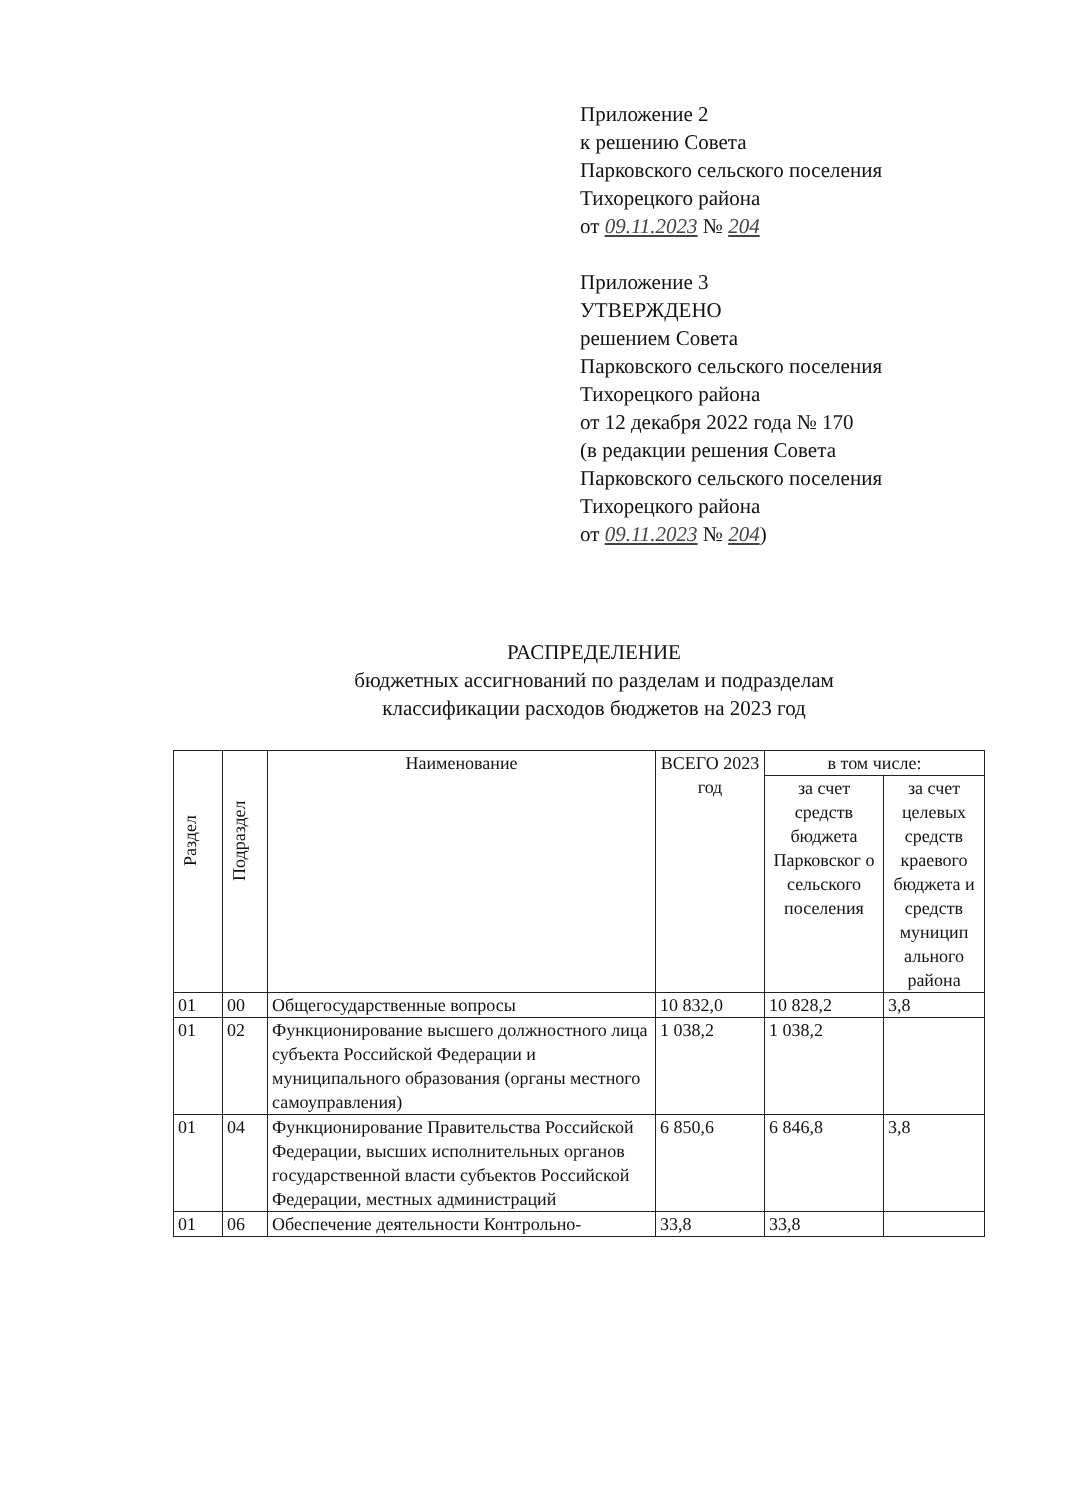Приложение 2
к решению Совета
Парковского сельского поселения
Тихорецкого района
от 09.11.2023 № 204
Приложение 3
УТВЕРЖДЕНО
решением Совета
Парковского сельского поселения
Тихорецкого района
от 12 декабря 2022 года № 170
(в редакции решения Совета
Парковского сельского поселения
Тихорецкого района
от 09.11.2023 № 204)
РАСПРЕДЕЛЕНИЕ
бюджетных ассигнований по разделам и подразделам
классификации расходов бюджетов на 2023 год
| Раздел | Подраздел | Наименование | ВСЕГО 2023 год | в том числе: | |
| --- | --- | --- | --- | --- | --- |
| | | | | за счет средств бюджета Парковског о сельского поселения | за счет целевых средств краевого бюджета и средств муницип ального района |
| 01 | 00 | Общегосударственные вопросы | 10 832,0 | 10 828,2 | 3,8 |
| 01 | 02 | Функционирование высшего должностного лица субъекта Российской Федерации и муниципального образования (органы местного самоуправления) | 1 038,2 | 1 038,2 | |
| 01 | 04 | Функционирование Правительства Российской Федерации, высших исполнительных органов государственной власти субъектов Российской Федерации, местных администраций | 6 850,6 | 6 846,8 | 3,8 |
| 01 | 06 | Обеспечение деятельности Контрольно- | 33,8 | 33,8 | |